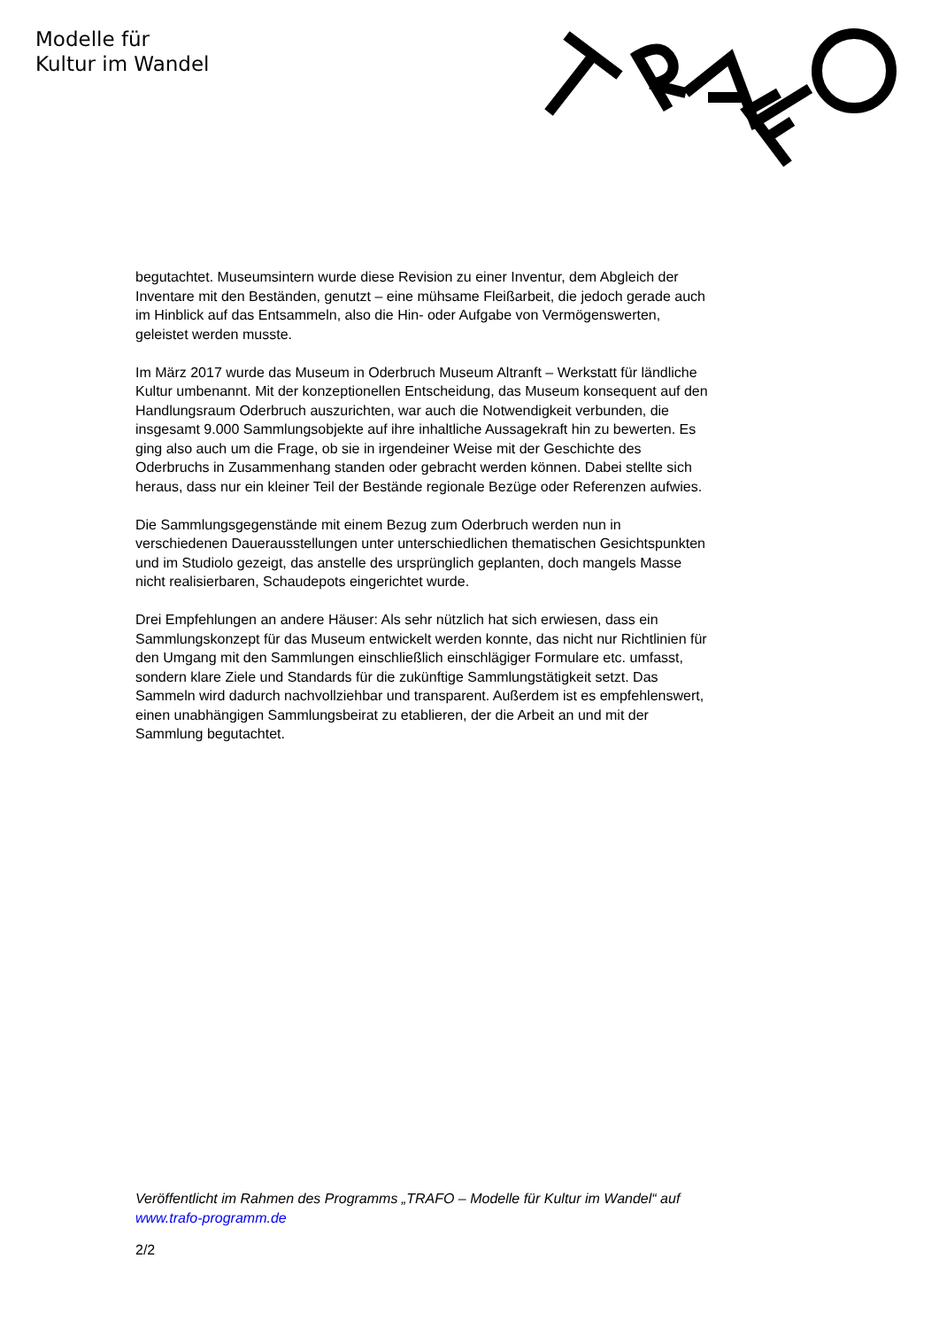Modelle für
Kultur im Wandel
begutachtet. Museumsintern wurde diese Revision zu einer Inventur, dem Abgleich der Inventare mit den Beständen, genutzt – eine mühsame Fleißarbeit, die jedoch gerade auch im Hinblick auf das Entsammeln, also die Hin- oder Aufgabe von Vermögenswerten, geleistet werden musste.
Im März 2017 wurde das Museum in Oderbruch Museum Altranft – Werkstatt für ländliche Kultur umbenannt. Mit der konzeptionellen Entscheidung, das Museum konsequent auf den Handlungsraum Oderbruch auszurichten, war auch die Notwendigkeit verbunden, die insgesamt 9.000 Sammlungsobjekte auf ihre inhaltliche Aussagekraft hin zu bewerten. Es ging also auch um die Frage, ob sie in irgendeiner Weise mit der Geschichte des Oderbruchs in Zusammenhang standen oder gebracht werden können. Dabei stellte sich heraus, dass nur ein kleiner Teil der Bestände regionale Bezüge oder Referenzen aufwies.
Die Sammlungsgegenstände mit einem Bezug zum Oderbruch werden nun in verschiedenen Dauerausstellungen unter unterschiedlichen thematischen Gesichtspunkten und im Studiolo gezeigt, das anstelle des ursprünglich geplanten, doch mangels Masse nicht realisierbaren, Schaudepots eingerichtet wurde.
Drei Empfehlungen an andere Häuser: Als sehr nützlich hat sich erwiesen, dass ein Sammlungskonzept für das Museum entwickelt werden konnte, das nicht nur Richtlinien für den Umgang mit den Sammlungen einschließlich einschlägiger Formulare etc. umfasst, sondern klare Ziele und Standards für die zukünftige Sammlungstätigkeit setzt. Das Sammeln wird dadurch nachvollziehbar und transparent. Außerdem ist es empfehlenswert, einen unabhängigen Sammlungsbeirat zu etablieren, der die Arbeit an und mit der Sammlung begutachtet.
Veröffentlicht im Rahmen des Programms „TRAFO – Modelle für Kultur im Wandel“ auf www.trafo-programm.de
2/2